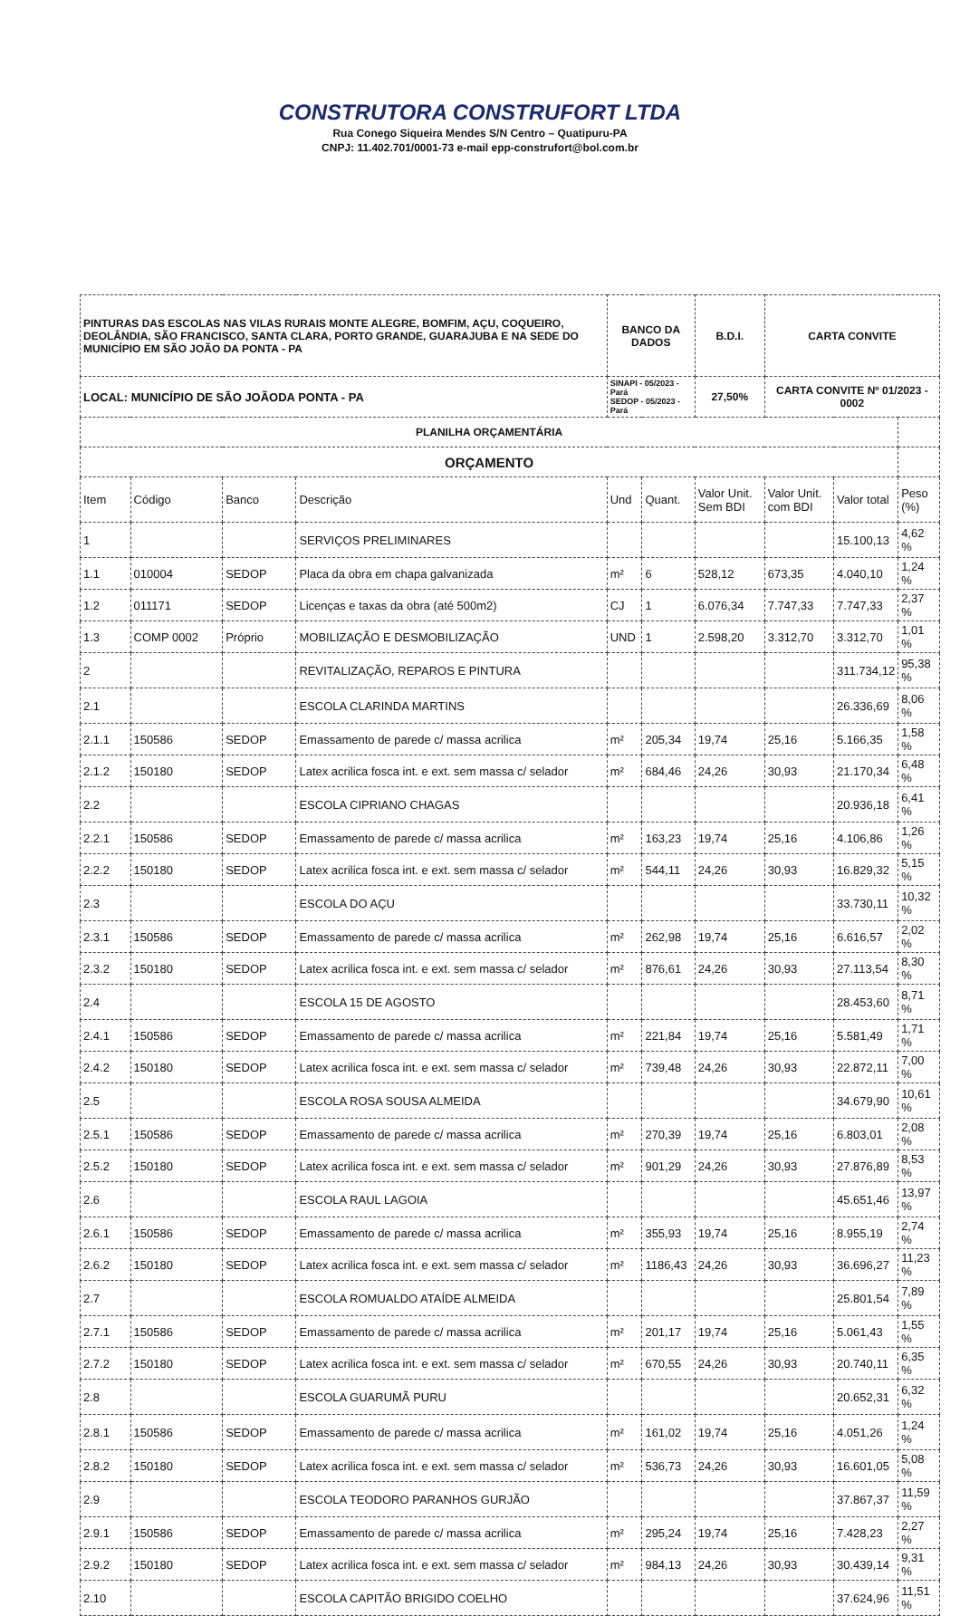CONSTRUTORA CONSTRUFORT LTDA
Rua Conego Siqueira Mendes S/N Centro – Quatipuru-PA
CNPJ: 11.402.701/0001-73 e-mail epp-construfort@bol.com.br
| PINTURAS DAS ESCOLAS NAS VILAS RURAIS MONTE ALEGRE, BOMFIM, AÇU, COQUEIRO, DEOLÂNDIA, SÃO FRANCISCO, SANTA CLARA, PORTO GRANDE, GUARAJUBA E NA SEDE DO MUNICÍPIO EM SÃO JOÃO DA PONTA - PA | | | | BANCO DA DADOS | | B.D.I. | CARTA CONVITE | | |
| LOCAL: MUNICÍPIO DE SÃO JOÃODA PONTA - PA | | | | SINAPI - 05/2023 - Pará SEDOP - 05/2023 - Pará | | 27,50% | CARTA CONVITE Nº 01/2023 - 0002 | | |
| PLANILHA ORÇAMENTÁRIA | | | | | | | | | |
| ORÇAMENTO | | | | | | | | | |
| Item | Código | Banco | Descrição | Und | Quant. | Valor Unit. Sem BDI | Valor Unit. com BDI | Valor total | Peso (%) |
| 1 | | | SERVIÇOS PRELIMINARES | | | | | 15.100,13 | 4,62 % |
| 1.1 | 010004 | SEDOP | Placa da obra em chapa galvanizada | m² | 6 | 528,12 | 673,35 | 4.040,10 | 1,24 % |
| 1.2 | 011171 | SEDOP | Licenças e taxas da obra (até 500m2) | CJ | 1 | 6.076,34 | 7.747,33 | 7.747,33 | 2,37 % |
| 1.3 | COMP 0002 | Próprio | MOBILIZAÇÃO E DESMOBILIZAÇÃO | UND | 1 | 2.598,20 | 3.312,70 | 3.312,70 | 1,01 % |
| 2 | | | REVITALIZAÇÃO, REPAROS E PINTURA | | | | | 311.734,12 | 95,38 % |
| 2.1 | | | ESCOLA CLARINDA MARTINS | | | | | 26.336,69 | 8,06 % |
| 2.1.1 | 150586 | SEDOP | Emassamento de parede c/ massa acrilica | m² | 205,34 | 19,74 | 25,16 | 5.166,35 | 1,58 % |
| 2.1.2 | 150180 | SEDOP | Latex acrilica fosca int. e ext. sem massa c/ selador | m² | 684,46 | 24,26 | 30,93 | 21.170,34 | 6,48 % |
| 2.2 | | | ESCOLA CIPRIANO CHAGAS | | | | | 20.936,18 | 6,41 % |
| 2.2.1 | 150586 | SEDOP | Emassamento de parede c/ massa acrilica | m² | 163,23 | 19,74 | 25,16 | 4.106,86 | 1,26 % |
| 2.2.2 | 150180 | SEDOP | Latex acrilica fosca int. e ext. sem massa c/ selador | m² | 544,11 | 24,26 | 30,93 | 16.829,32 | 5,15 % |
| 2.3 | | | ESCOLA DO AÇU | | | | | 33.730,11 | 10,32 % |
| 2.3.1 | 150586 | SEDOP | Emassamento de parede c/ massa acrilica | m² | 262,98 | 19,74 | 25,16 | 6.616,57 | 2,02 % |
| 2.3.2 | 150180 | SEDOP | Latex acrilica fosca int. e ext. sem massa c/ selador | m² | 876,61 | 24,26 | 30,93 | 27.113,54 | 8,30 % |
| 2.4 | | | ESCOLA 15 DE AGOSTO | | | | | 28.453,60 | 8,71 % |
| 2.4.1 | 150586 | SEDOP | Emassamento de parede c/ massa acrilica | m² | 221,84 | 19,74 | 25,16 | 5.581,49 | 1,71 % |
| 2.4.2 | 150180 | SEDOP | Latex acrilica fosca int. e ext. sem massa c/ selador | m² | 739,48 | 24,26 | 30,93 | 22.872,11 | 7,00 % |
| 2.5 | | | ESCOLA ROSA SOUSA ALMEIDA | | | | | 34.679,90 | 10,61 % |
| 2.5.1 | 150586 | SEDOP | Emassamento de parede c/ massa acrilica | m² | 270,39 | 19,74 | 25,16 | 6.803,01 | 2,08 % |
| 2.5.2 | 150180 | SEDOP | Latex acrilica fosca int. e ext. sem massa c/ selador | m² | 901,29 | 24,26 | 30,93 | 27.876,89 | 8,53 % |
| 2.6 | | | ESCOLA RAUL LAGOIA | | | | | 45.651,46 | 13,97 % |
| 2.6.1 | 150586 | SEDOP | Emassamento de parede c/ massa acrilica | m² | 355,93 | 19,74 | 25,16 | 8.955,19 | 2,74 % |
| 2.6.2 | 150180 | SEDOP | Latex acrilica fosca int. e ext. sem massa c/ selador | m² | 1186,43 | 24,26 | 30,93 | 36.696,27 | 11,23 % |
| 2.7 | | | ESCOLA ROMUALDO ATAÍDE ALMEIDA | | | | | 25.801,54 | 7,89 % |
| 2.7.1 | 150586 | SEDOP | Emassamento de parede c/ massa acrilica | m² | 201,17 | 19,74 | 25,16 | 5.061,43 | 1,55 % |
| 2.7.2 | 150180 | SEDOP | Latex acrilica fosca int. e ext. sem massa c/ selador | m² | 670,55 | 24,26 | 30,93 | 20.740,11 | 6,35 % |
| 2.8 | | | ESCOLA GUARUMÃ PURU | | | | | 20.652,31 | 6,32 % |
| 2.8.1 | 150586 | SEDOP | Emassamento de parede c/ massa acrilica | m² | 161,02 | 19,74 | 25,16 | 4.051,26 | 1,24 % |
| 2.8.2 | 150180 | SEDOP | Latex acrilica fosca int. e ext. sem massa c/ selador | m² | 536,73 | 24,26 | 30,93 | 16.601,05 | 5,08 % |
| 2.9 | | | ESCOLA TEODORO PARANHOS GURJÃO | | | | | 37.867,37 | 11,59 % |
| 2.9.1 | 150586 | SEDOP | Emassamento de parede c/ massa acrilica | m² | 295,24 | 19,74 | 25,16 | 7.428,23 | 2,27 % |
| 2.9.2 | 150180 | SEDOP | Latex acrilica fosca int. e ext. sem massa c/ selador | m² | 984,13 | 24,26 | 30,93 | 30.439,14 | 9,31 % |
| 2.10 | | | ESCOLA CAPITÃO BRIGIDO COELHO | | | | | 37.624,96 | 11,51 % |